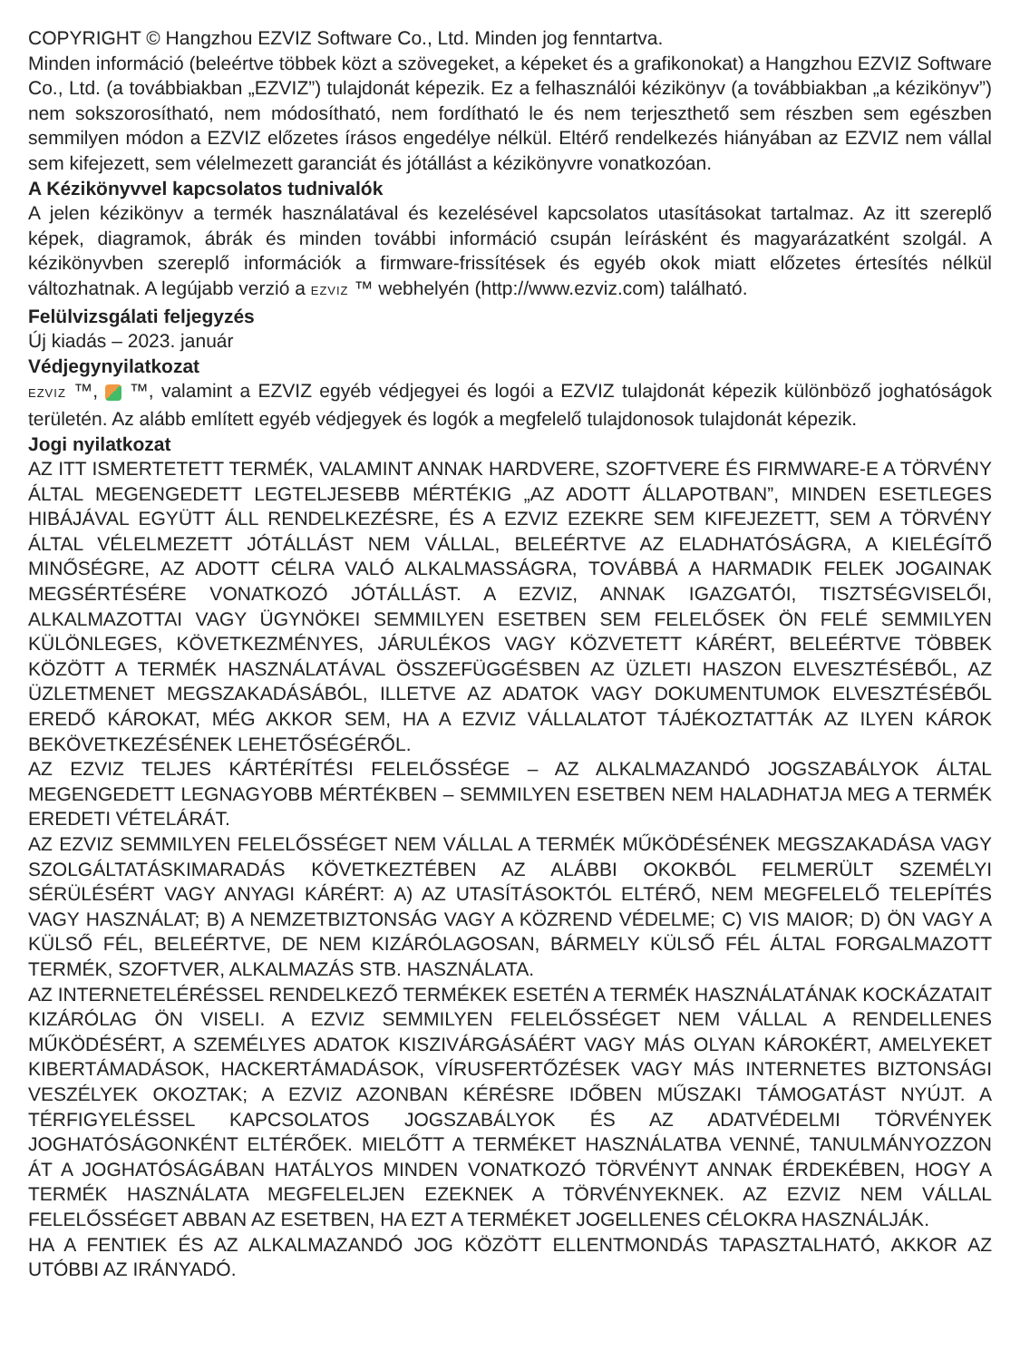COPYRIGHT © Hangzhou EZVIZ Software Co., Ltd. Minden jog fenntartva.
Minden információ (beleértve többek közt a szövegeket, a képeket és a grafikonokat) a Hangzhou EZVIZ Software Co., Ltd. (a továbbiakban „EZVIZ”) tulajdonát képezik. Ez a felhasználói kézikönyv (a továbbiakban „a kézikönyv”) nem sokszorosítható, nem módosítható, nem fordítható le és nem terjeszthető sem részben sem egészben semmilyen módon a EZVIZ előzetes írásos engedélye nélkül. Eltérő rendelkezés hiányában az EZVIZ nem vállal sem kifejezett, sem vélelmezett garanciát és jótállást a kézikönyvre vonatkozóan.
A Kézikönyvvel kapcsolatos tudnivalók
A jelen kézikönyv a termék használatával és kezelésével kapcsolatos utasításokat tartalmaz. Az itt szereplő képek, diagramok, ábrák és minden további információ csupán leírásként és magyarázatként szolgál. A kézikönyvben szereplő információk a firmware-frissítések és egyéb okok miatt előzetes értesítés nélkül változhatnak. A legújabb verzió a EZVIZ ™ webhelyén (http://www.ezviz.com) található.
Felülvizsgálati feljegyzés
Új kiadás – 2023. január
Védjegynyilatkozat
EZVIZ ™, ™, valamint a EZVIZ egyéb védjegyei és logói a EZVIZ tulajdonát képezik különböző joghatóságok területén. Az alább említett egyéb védjegyek és logók a megfelelő tulajdonosok tulajdonát képezik.
Jogi nyilatkozat
AZ ITT ISMERTETETT TERMÉK, VALAMINT ANNAK HARDVERE, SZOFTVERE ÉS FIRMWARE-E A TÖRVÉNY ÁLTAL MEGENGEDETT LEGTELJESEBB MÉRTÉKIG „AZ ADOTT ÁLLAPOTBAN”, MINDEN ESETLEGES HIBÁJÁVAL EGYÜTT ÁLL RENDELKEZÉSRE, ÉS A EZVIZ EZEKRE SEM KIFEJEZETT, SEM A TÖRVÉNY ÁLTAL VÉLELMEZETT JÓTÁLLÁST NEM VÁLLAL, BELEÉRTVE AZ ELADHATÓSÁGRA, A KIELÉGÍTŐ MINŐSÉGRE, AZ ADOTT CÉLRA VALÓ ALKALMASSÁGRA, TOVÁBBÁ A HARMADIK FELEK JOGAINAK MEGSÉRTÉSÉRE VONATKOZÓ JÓTÁLLÁST. A EZVIZ, ANNAK IGAZGATÓI, TISZTSÉGVISELŐI, ALKALMAZOTTAI VAGY ÜGYNÖKEI SEMMILYEN ESETBEN SEM FELELŐSEK ÖN FELÉ SEMMILYEN KÜLÖNLEGES, KÖVETKEZMÉNYES, JÁRULÉKOS VAGY KÖZVETETT KÁRÉRT, BELEÉRTVE TÖBBEK KÖZÖTT A TERMÉK HASZNÁLATÁVAL ÖSSZEFÜGGÉSBEN AZ ÜZLETI HASZON ELVESZTÉSÉBŐL, AZ ÜZLETMENET MEGSZAKADÁSÁBÓL, ILLETVE AZ ADATOK VAGY DOKUMENTUMOK ELVESZTÉSÉBŐL EREDŐ KÁROKAT, MÉG AKKOR SEM, HA A EZVIZ VÁLLALATOT TÁJÉKOZTATTÁK AZ ILYEN KÁROK BEKÖVETKEZÉSÉNEK LEHETŐSÉGÉRŐL.
AZ EZVIZ TELJES KÁRTÉRÍTÉSI FELELŐSSÉGE – AZ ALKALMAZANDÓ JOGSZABÁLYOK ÁLTAL MEGENGEDETT LEGNAGYOBB MÉRTÉKBEN – SEMMILYEN ESETBEN NEM HALADHATJA MEG A TERMÉK EREDETI VÉTELÁRÁT.
AZ EZVIZ SEMMILYEN FELELŐSSÉGET NEM VÁLLAL A TERMÉK MŰKÖDÉSÉNEK MEGSZAKADÁSA VAGY SZOLGÁLTATÁSKIMARADÁS KÖVETKEZTÉBEN AZ ALÁBBI OKOKBÓL FELMERÜLT SZEMÉLYI SÉRÜLÉSÉRT VAGY ANYAGI KÁRÉRT: A) AZ UTASÍTÁSOKTÓL ELTÉRŐ, NEM MEGFELELŐ TELEPÍTÉS VAGY HASZNÁLAT; B) A NEMZETBIZTONSÁG VAGY A KÖZREND VÉDELME; C) VIS MAIOR; D) ÖN VAGY A KÜLSŐ FÉL, BELEÉRTVE, DE NEM KIZÁRÓLAGOSAN, BÁRMELY KÜLSŐ FÉL ÁLTAL FORGALMAZOTT TERMÉK, SZOFTVER, ALKALMAZÁS STB. HASZNÁLATA.
AZ INTERNETELÉRÉSSEL RENDELKEZŐ TERMÉKEK ESETÉN A TERMÉK HASZNÁLATÁNAK KOCKÁZATAIT KIZÁRÓLAG ÖN VISELI. A EZVIZ SEMMILYEN FELELŐSSÉGET NEM VÁLLAL A RENDELLENES MŰKÖDÉSÉRT, A SZEMÉLYES ADATOK KISZIVÁRGÁSÁÉRT VAGY MÁS OLYAN KÁROKÉRT, AMELYEKET KIBERTÁMADÁSOK, HACKERTÁMADÁSOK, VÍRUSFERTŐZÉSEK VAGY MÁS INTERNETES BIZTONSÁGI VESZÉLYEK OKOZTAK; A EZVIZ AZONBAN KÉRÉSRE IDŐBEN MŰSZAKI TÁMOGATÁST NYÚJT. A TÉRFIGYELÉSSEL KAPCSOLATOS JOGSZABÁLYOK ÉS AZ ADATVÉDELMI TÖRVÉNYEK JOGHATÓSÁGONKÉNT ELTÉRŐEK. MIELŐTT A TERMÉKET HASZNÁLATBA VENNÉ, TANULMÁNYOZZON ÁT A JOGHATÓSÁGÁBAN HATÁLYOS MINDEN VONATKOZÓ TÖRVÉNYT ANNAK ÉRDEKÉBEN, HOGY A TERMÉK HASZNÁLATA MEGFELELJEN EZEKNEK A TÖRVÉNYEKNEK. AZ EZVIZ NEM VÁLLAL FELELŐSSÉGET ABBAN AZ ESETBEN, HA EZT A TERMÉKET JOGELLENES CÉLOKRA HASZNÁLJÁK.
HA A FENTIEK ÉS AZ ALKALMAZANDÓ JOG KÖZÖTT ELLENTMONDÁS TAPASZTALHATÓ, AKKOR AZ UTÓBBI AZ IRÁNYADÓ.